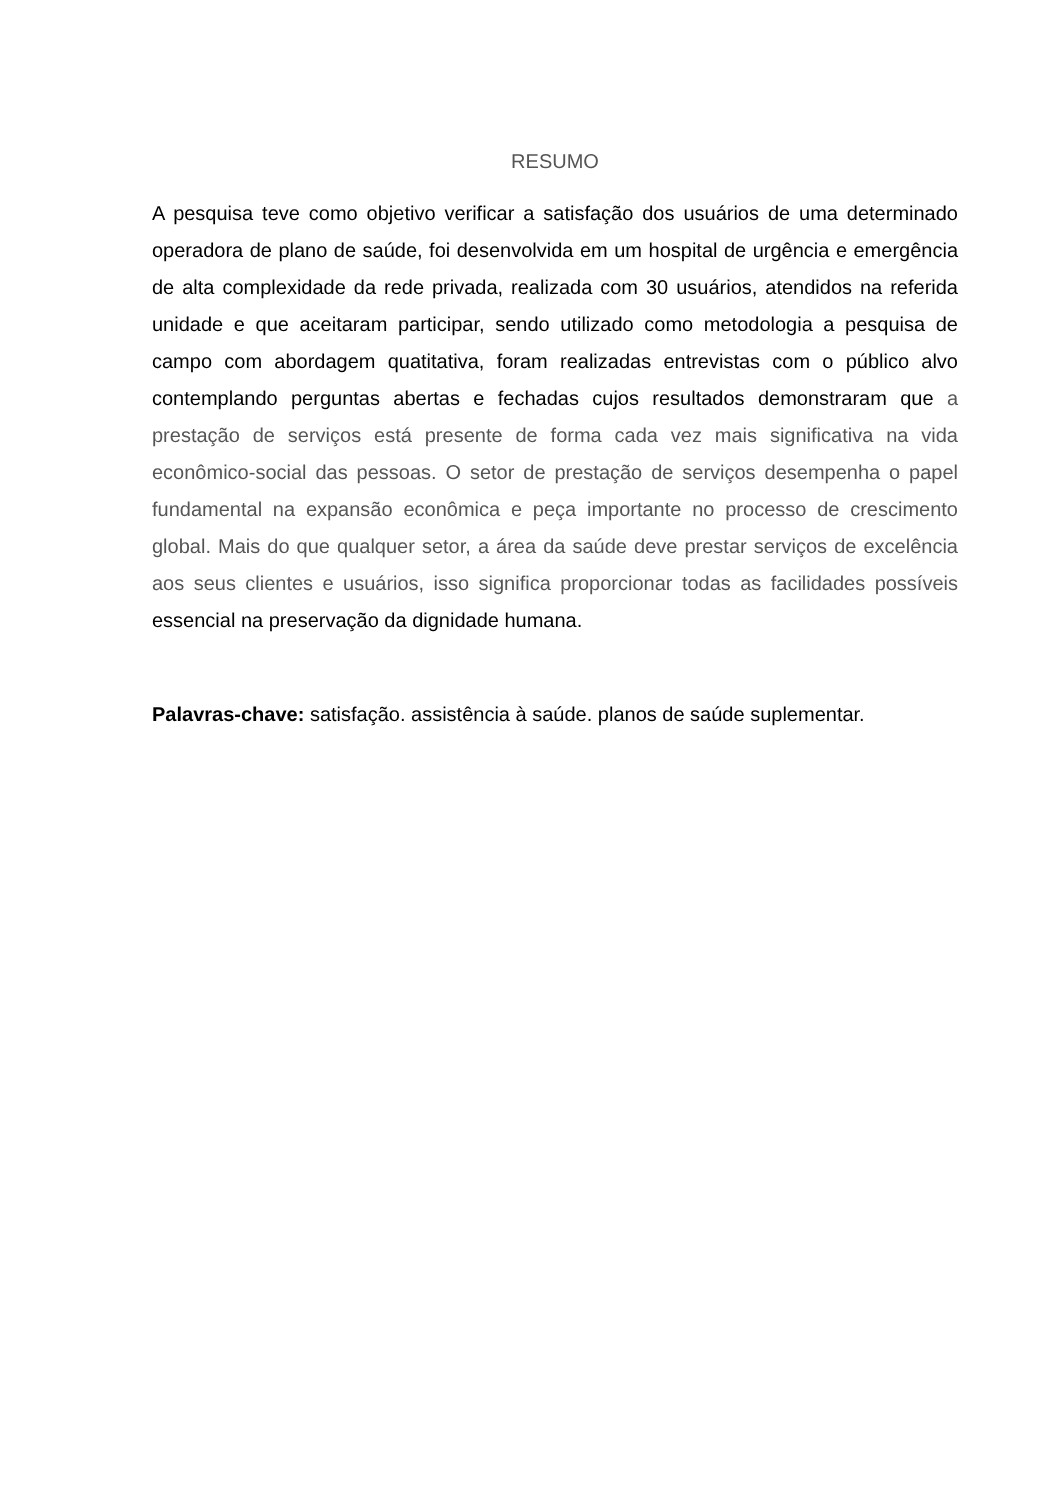RESUMO
A pesquisa teve como objetivo verificar a satisfação dos usuários de uma determinado operadora de plano de saúde, foi desenvolvida em um hospital de urgência e emergência de alta complexidade da rede privada, realizada com 30 usuários, atendidos na referida unidade e que aceitaram participar, sendo utilizado como metodologia a pesquisa de campo com abordagem quatitativa, foram realizadas entrevistas com o público alvo contemplando perguntas abertas e fechadas cujos resultados demonstraram que a prestação de serviços está presente de forma cada vez mais significativa na vida econômico-social das pessoas. O setor de prestação de serviços desempenha o papel fundamental na expansão econômica e peça importante no processo de crescimento global. Mais do que qualquer setor, a área da saúde deve prestar serviços de excelência aos seus clientes e usuários, isso significa proporcionar todas as facilidades possíveis essencial na preservação da dignidade humana.
Palavras-chave: satisfação. assistência à saúde. planos de saúde suplementar.